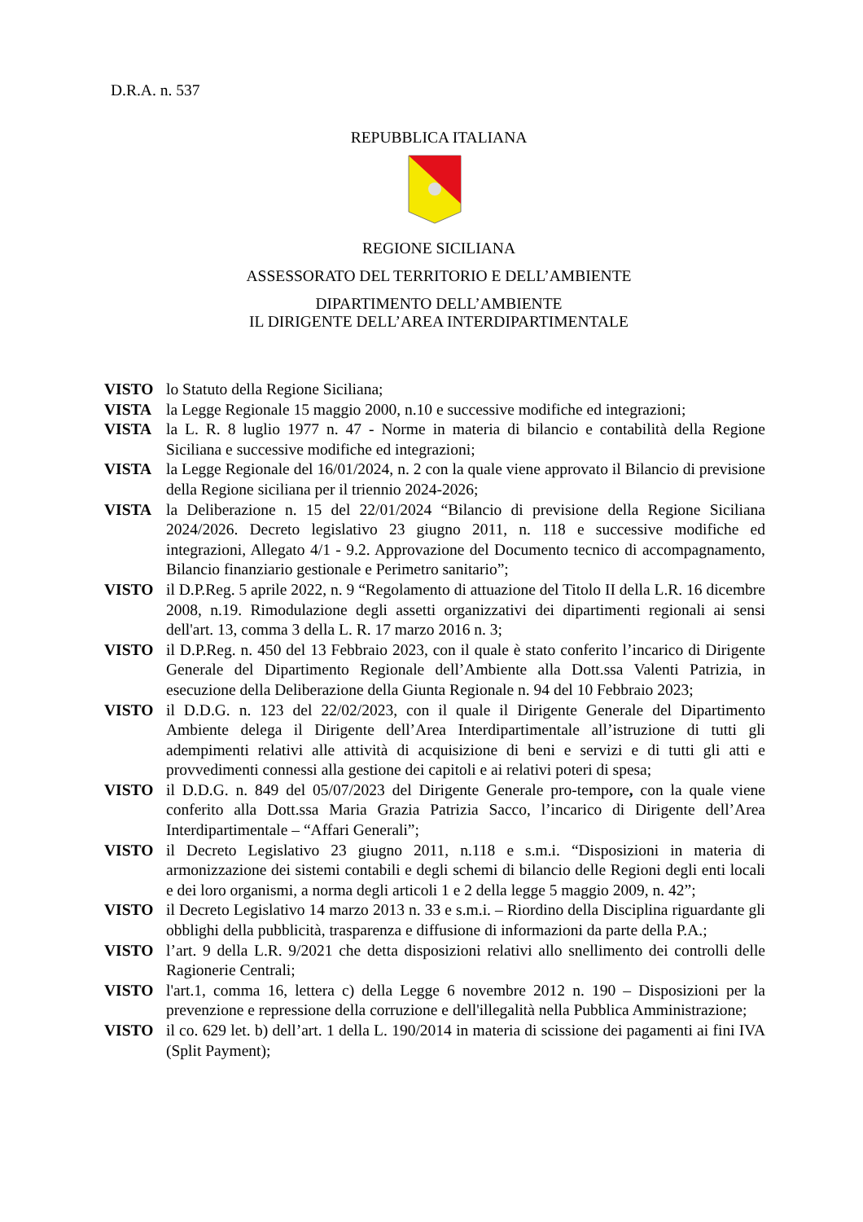D.R.A. n. 537
REPUBBLICA ITALIANA
REGIONE SICILIANA
ASSESSORATO DEL TERRITORIO E DELL’AMBIENTE
DIPARTIMENTO DELL’AMBIENTE
IL DIRIGENTE DELL’AREA INTERDIPARTIMENTALE
VISTO lo Statuto della Regione Siciliana;
VISTA la Legge Regionale 15 maggio 2000, n.10 e successive modifiche ed integrazioni;
VISTA la L. R. 8 luglio 1977 n. 47 - Norme in materia di bilancio e contabilità della Regione Siciliana e successive modifiche ed integrazioni;
VISTA la Legge Regionale del 16/01/2024, n. 2 con la quale viene approvato il Bilancio di previsione della Regione siciliana per il triennio 2024-2026;
VISTA la Deliberazione n. 15 del 22/01/2024 “Bilancio di previsione della Regione Siciliana 2024/2026. Decreto legislativo 23 giugno 2011, n. 118 e successive modifiche ed integrazioni, Allegato 4/1 - 9.2. Approvazione del Documento tecnico di accompagnamento, Bilancio finanziario gestionale e Perimetro sanitario”;
VISTO il D.P.Reg. 5 aprile 2022, n. 9 “Regolamento di attuazione del Titolo II della L.R. 16 dicembre 2008, n.19. Rimodulazione degli assetti organizzativi dei dipartimenti regionali ai sensi dell'art. 13, comma 3 della L. R. 17 marzo 2016 n. 3;
VISTO il D.P.Reg. n. 450 del 13 Febbraio 2023, con il quale è stato conferito l’incarico di Dirigente Generale del Dipartimento Regionale dell’Ambiente alla Dott.ssa Valenti Patrizia, in esecuzione della Deliberazione della Giunta Regionale n. 94 del 10 Febbraio 2023;
VISTO il D.D.G. n. 123 del 22/02/2023, con il quale il Dirigente Generale del Dipartimento Ambiente delega il Dirigente dell’Area Interdipartimentale all’istruzione di tutti gli adempimenti relativi alle attività di acquisizione di beni e servizi e di tutti gli atti e provvedimenti connessi alla gestione dei capitoli e ai relativi poteri di spesa;
VISTO il D.D.G. n. 849 del 05/07/2023 del Dirigente Generale pro-tempore, con la quale viene conferito alla Dott.ssa Maria Grazia Patrizia Sacco, l’incarico di Dirigente dell’Area Interdipartimentale – “Affari Generali”;
VISTO il Decreto Legislativo 23 giugno 2011, n.118 e s.m.i. “Disposizioni in materia di armonizzazione dei sistemi contabili e degli schemi di bilancio delle Regioni degli enti locali e dei loro organismi, a norma degli articoli 1 e 2 della legge 5 maggio 2009, n. 42”;
VISTO il Decreto Legislativo 14 marzo 2013 n. 33 e s.m.i. – Riordino della Disciplina riguardante gli obblighi della pubblicità, trasparenza e diffusione di informazioni da parte della P.A.;
VISTO l’art. 9 della L.R. 9/2021 che detta disposizioni relativi allo snellimento dei controlli delle Ragionerie Centrali;
VISTO l'art.1, comma 16, lettera c) della Legge 6 novembre 2012 n. 190 – Disposizioni per la prevenzione e repressione della corruzione e dell'illegalità nella Pubblica Amministrazione;
VISTO il co. 629 let. b) dell’art. 1 della L. 190/2014 in materia di scissione dei pagamenti ai fini IVA (Split Payment);